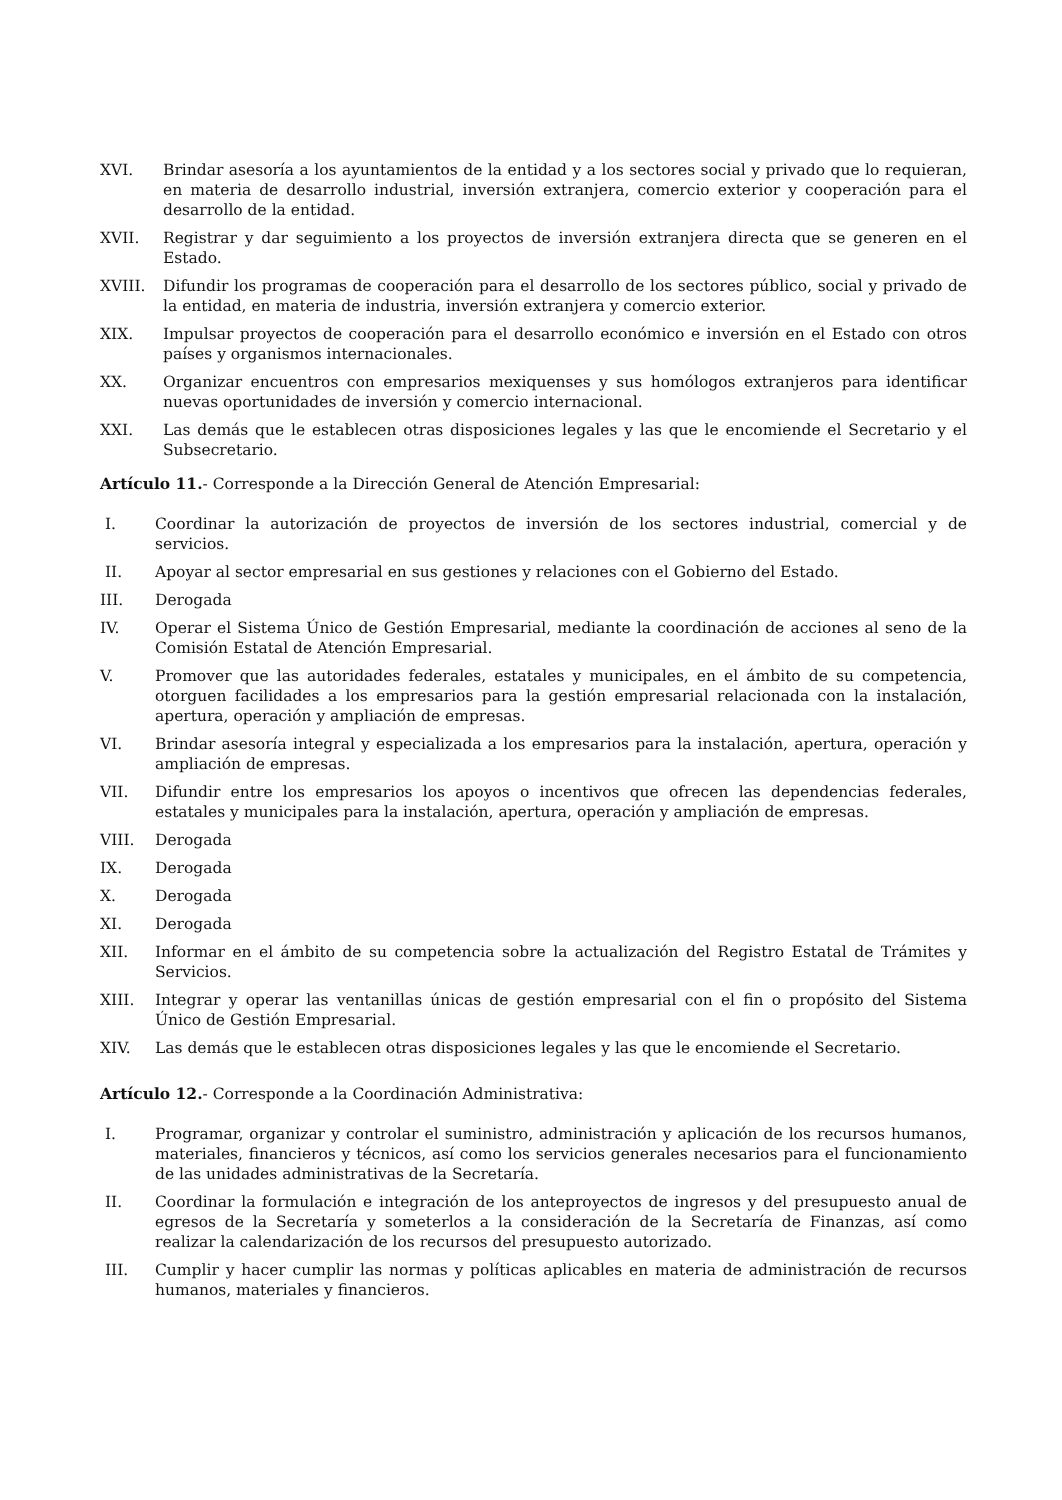XVI. Brindar asesoría a los ayuntamientos de la entidad y a los sectores social y privado que lo requieran, en materia de desarrollo industrial, inversión extranjera, comercio exterior y cooperación para el desarrollo de la entidad.
XVII. Registrar y dar seguimiento a los proyectos de inversión extranjera directa que se generen en el Estado.
XVIII. Difundir los programas de cooperación para el desarrollo de los sectores público, social y privado de la entidad, en materia de industria, inversión extranjera y comercio exterior.
XIX. Impulsar proyectos de cooperación para el desarrollo económico e inversión en el Estado con otros países y organismos internacionales.
XX. Organizar encuentros con empresarios mexiquenses y sus homólogos extranjeros para identificar nuevas oportunidades de inversión y comercio internacional.
XXI. Las demás que le establecen otras disposiciones legales y las que le encomiende el Secretario y el Subsecretario.
Artículo 11.- Corresponde a la Dirección General de Atención Empresarial:
I. Coordinar la autorización de proyectos de inversión de los sectores industrial, comercial y de servicios.
II. Apoyar al sector empresarial en sus gestiones y relaciones con el Gobierno del Estado.
III. Derogada
IV. Operar el Sistema Único de Gestión Empresarial, mediante la coordinación de acciones al seno de la Comisión Estatal de Atención Empresarial.
V. Promover que las autoridades federales, estatales y municipales, en el ámbito de su competencia, otorguen facilidades a los empresarios para la gestión empresarial relacionada con la instalación, apertura, operación y ampliación de empresas.
VI. Brindar asesoría integral y especializada a los empresarios para la instalación, apertura, operación y ampliación de empresas.
VII. Difundir entre los empresarios los apoyos o incentivos que ofrecen las dependencias federales, estatales y municipales para la instalación, apertura, operación y ampliación de empresas.
VIII. Derogada
IX. Derogada
X. Derogada
XI. Derogada
XII. Informar en el ámbito de su competencia sobre la actualización del Registro Estatal de Trámites y Servicios.
XIII. Integrar y operar las ventanillas únicas de gestión empresarial con el fin o propósito del Sistema Único de Gestión Empresarial.
XIV. Las demás que le establecen otras disposiciones legales y las que le encomiende el Secretario.
Artículo 12.- Corresponde a la Coordinación Administrativa:
I. Programar, organizar y controlar el suministro, administración y aplicación de los recursos humanos, materiales, financieros y técnicos, así como los servicios generales necesarios para el funcionamiento de las unidades administrativas de la Secretaría.
II. Coordinar la formulación e integración de los anteproyectos de ingresos y del presupuesto anual de egresos de la Secretaría y someterlos a la consideración de la Secretaría de Finanzas, así como realizar la calendarización de los recursos del presupuesto autorizado.
III. Cumplir y hacer cumplir las normas y políticas aplicables en materia de administración de recursos humanos, materiales y financieros.